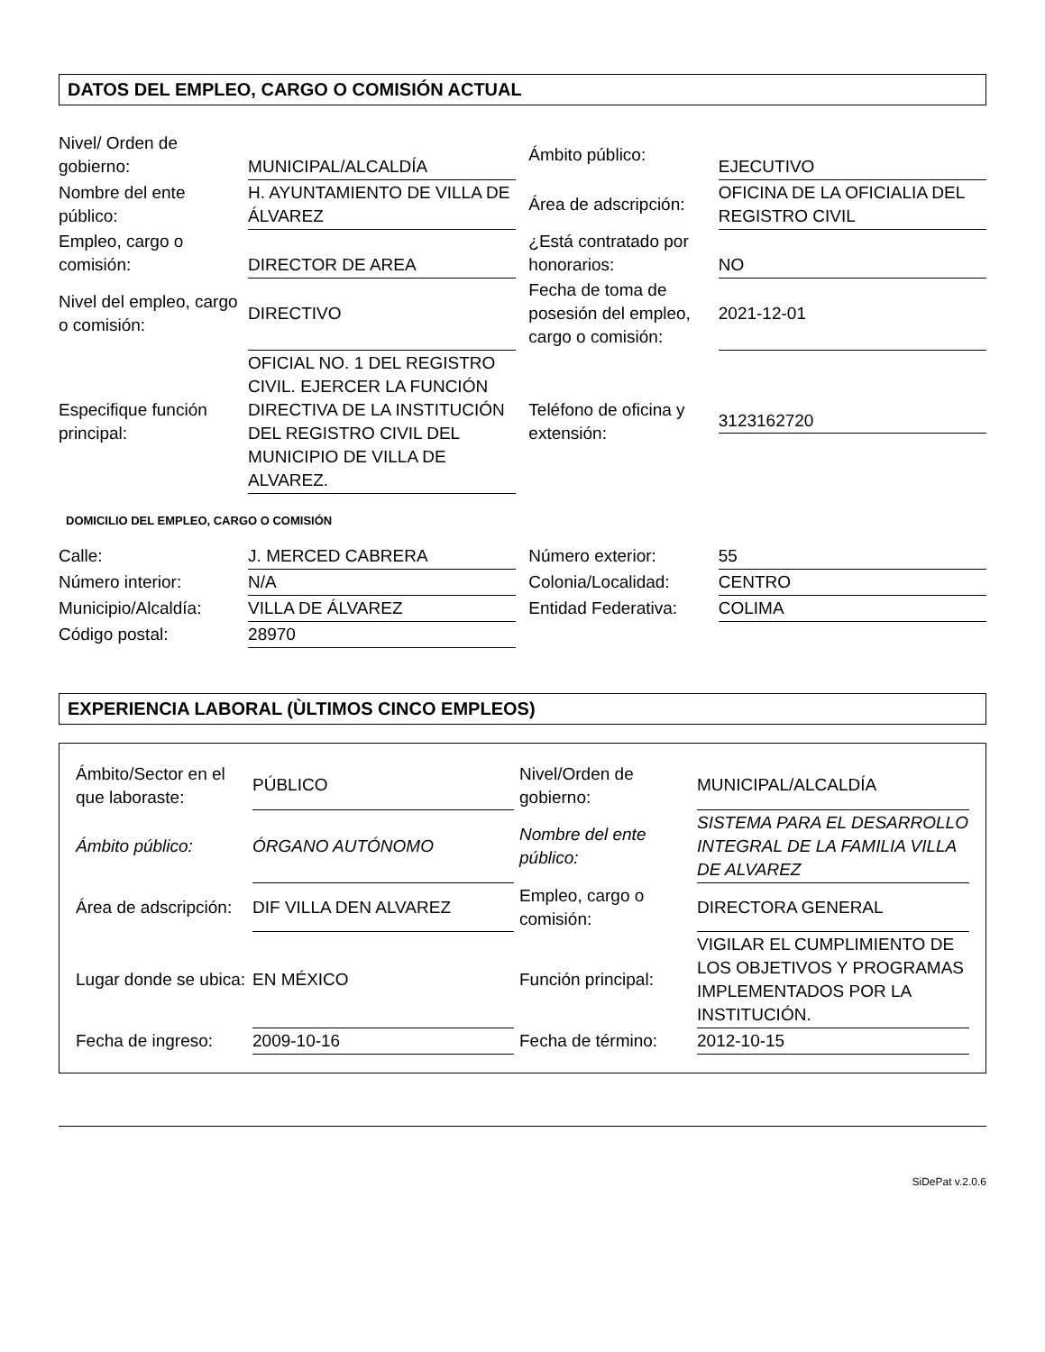DATOS DEL EMPLEO, CARGO O COMISIÓN ACTUAL
| Nivel/ Orden de gobierno: | MUNICIPAL/ALCALDÍA | Ámbito público: | EJECUTIVO |
| Nombre del ente público: | H. AYUNTAMIENTO DE VILLA DE ÁLVAREZ | Área de adscripción: | OFICINA DE LA OFICIALIA DEL REGISTRO CIVIL |
| Empleo, cargo o comisión: | DIRECTOR DE AREA | ¿Está contratado por honorarios: | NO |
| Nivel del empleo, cargo o comisión: | DIRECTIVO | Fecha de toma de posesión del empleo, cargo o comisión: | 2021-12-01 |
| Especifique función principal: | OFICIAL NO. 1 DEL REGISTRO CIVIL. EJERCER LA FUNCIÓN DIRECTIVA DE LA INSTITUCIÓN DEL REGISTRO CIVIL DEL MUNICIPIO DE VILLA DE ALVAREZ. | Teléfono de oficina y extensión: | 3123162720 |
DOMICILIO DEL EMPLEO, CARGO O COMISIÓN
| Calle: | J. MERCED CABRERA | Número exterior: | 55 |
| Número interior: | N/A | Colonia/Localidad: | CENTRO |
| Municipio/Alcaldía: | VILLA DE ÁLVAREZ | Entidad Federativa: | COLIMA |
| Código postal: | 28970 | | |
EXPERIENCIA LABORAL (ÙLTIMOS CINCO EMPLEOS)
| Ámbito/Sector en el que laboraste: | PÚBLICO | Nivel/Orden de gobierno: | MUNICIPAL/ALCALDÍA |
| Ámbito público: | ÓRGANO AUTÓNOMO | Nombre del ente público: | SISTEMA PARA EL DESARROLLO INTEGRAL DE LA FAMILIA VILLA DE ALVAREZ |
| Área de adscripción: | DIF VILLA DEN ALVAREZ | Empleo, cargo o comisión: | DIRECTORA GENERAL |
| Lugar donde se ubica: | EN MÉXICO | Función principal: | VIGILAR EL CUMPLIMIENTO DE LOS OBJETIVOS Y PROGRAMAS IMPLEMENTADOS POR LA INSTITUCIÓN. |
| Fecha de ingreso: | 2009-10-16 | Fecha de término: | 2012-10-15 |
SiDePat v.2.0.6